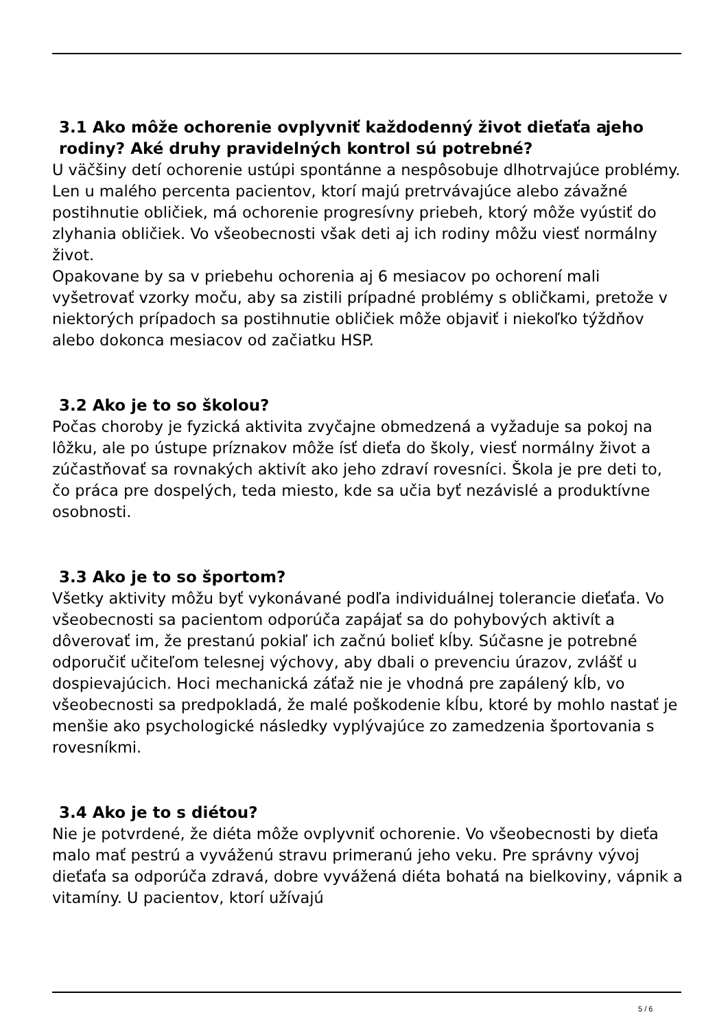3.1 Ako môže ochorenie ovplyvniť každodenný život dieťaťa a jeho rodiny? Aké druhy pravidelných kontrol sú potrebné?
U väčšiny detí ochorenie ustúpi spontánne a nespôsobuje dlhotrvajúce problémy. Len u malého percenta pacientov, ktorí majú pretrvávajúce alebo závažné postihnutie obličiek, má ochorenie progresívny priebeh, ktorý môže vyústiť do zlyhania obličiek. Vo všeobecnosti však deti aj ich rodiny môžu viesť normálny život.
Opakovane by sa v priebehu ochorenia aj 6 mesiacov po ochorení mali vyšetrovať vzorky moču, aby sa zistili prípadné problémy s obličkami, pretože v niektorých prípadoch sa postihnutie obličiek môže objaviť i niekoľko týždňov alebo dokonca mesiacov od začiatku HSP.
3.2 Ako je to so školou?
Počas choroby je fyzická aktivita zvyčajne obmedzená a vyžaduje sa pokoj na lôžku, ale po ústupe príznakov môže ísť dieťa do školy, viesť normálny život a zúčastňovať sa rovnakých aktivít ako jeho zdraví rovesníci. Škola je pre deti to, čo práca pre dospelých, teda miesto, kde sa učia byť nezávislé a produktívne osobnosti.
3.3 Ako je to so športom?
Všetky aktivity môžu byť vykonávané podľa individuálnej tolerancie dieťaťa. Vo všeobecnosti sa pacientom odporúča zapájať sa do pohybových aktivít a dôverovať im, že prestanú pokiaľ ich začnú bolieť kĺby. Súčasne je potrebné odporučiť učiteľom telesnej výchovy, aby dbali o prevenciu úrazov, zvlášť u dospievajúcich. Hoci mechanická záťaž nie je vhodná pre zapálený kĺb, vo všeobecnosti sa predpokladá, že malé poškodenie kĺbu, ktoré by mohlo nastať je menšie ako psychologické následky vyplývajúce zo zamedzenia športovania s rovesníkmi.
3.4 Ako je to s diétou?
Nie je potvrdené, že diéta môže ovplyvniť ochorenie. Vo všeobecnosti by dieťa malo mať pestrú a vyváženú stravu primeranú jeho veku. Pre správny vývoj dieťaťa sa odporúča zdravá, dobre vyvážená diéta bohatá na bielkoviny, vápnik a vitamíny. U pacientov, ktorí užívajú
5 / 6